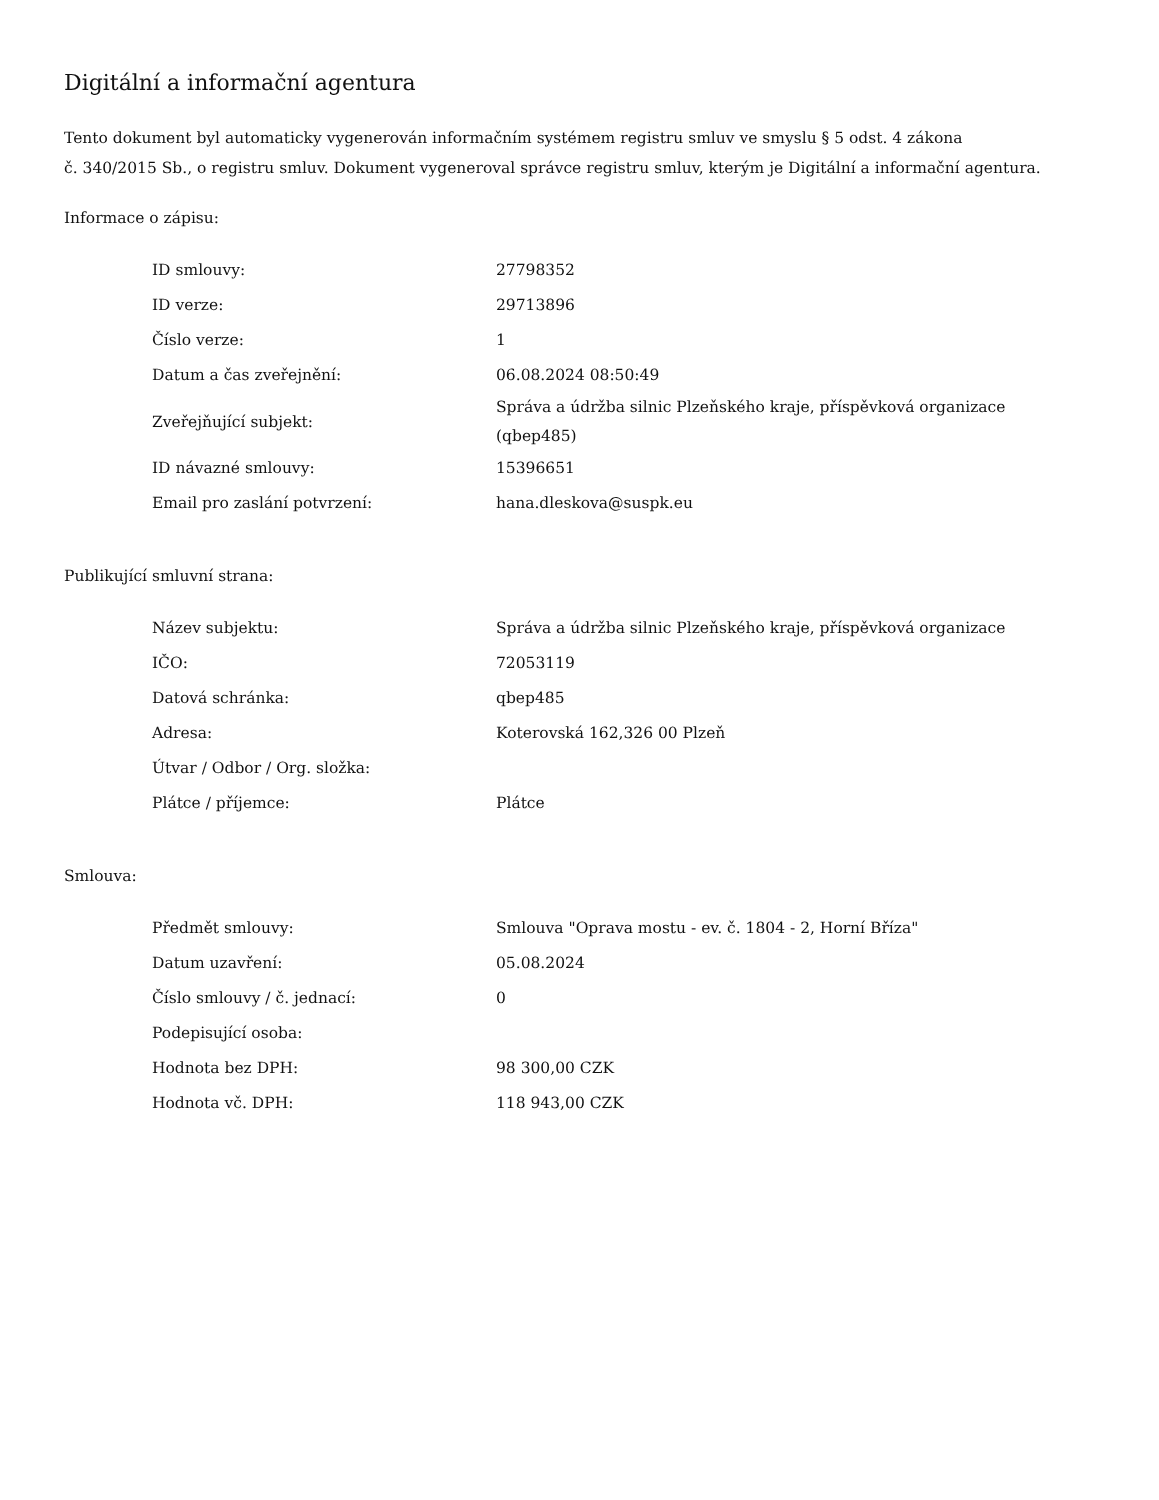Digitální a informační agentura
Tento dokument byl automaticky vygenerován informačním systémem registru smluv ve smyslu § 5 odst. 4 zákona
č. 340/2015 Sb., o registru smluv. Dokument vygeneroval správce registru smluv, kterým je Digitální a informační agentura.
Informace o zápisu:
| ID smlouvy: | 27798352 |
| ID verze: | 29713896 |
| Číslo verze: | 1 |
| Datum a čas zveřejnění: | 06.08.2024 08:50:49 |
| Zveřejňující subjekt: | Správa a údržba silnic Plzeňského kraje, příspěvková organizace (qbep485) |
| ID návazné smlouvy: | 15396651 |
| Email pro zaslání potvrzení: | hana.dleskova@suspk.eu |
Publikující smluvní strana:
| Název subjektu: | Správa a údržba silnic Plzeňského kraje, příspěvková organizace |
| IČO: | 72053119 |
| Datová schránka: | qbep485 |
| Adresa: | Koterovská 162,326 00 Plzeň |
| Útvar / Odbor / Org. složka: | |
| Plátce / příjemce: | Plátce |
Smlouva:
| Předmět smlouvy: | Smlouva "Oprava mostu - ev. č. 1804 - 2, Horní Bříza" |
| Datum uzavření: | 05.08.2024 |
| Číslo smlouvy / č. jednací: | 0 |
| Podepisující osoba: | |
| Hodnota bez DPH: | 98 300,00 CZK |
| Hodnota vč. DPH: | 118 943,00 CZK |